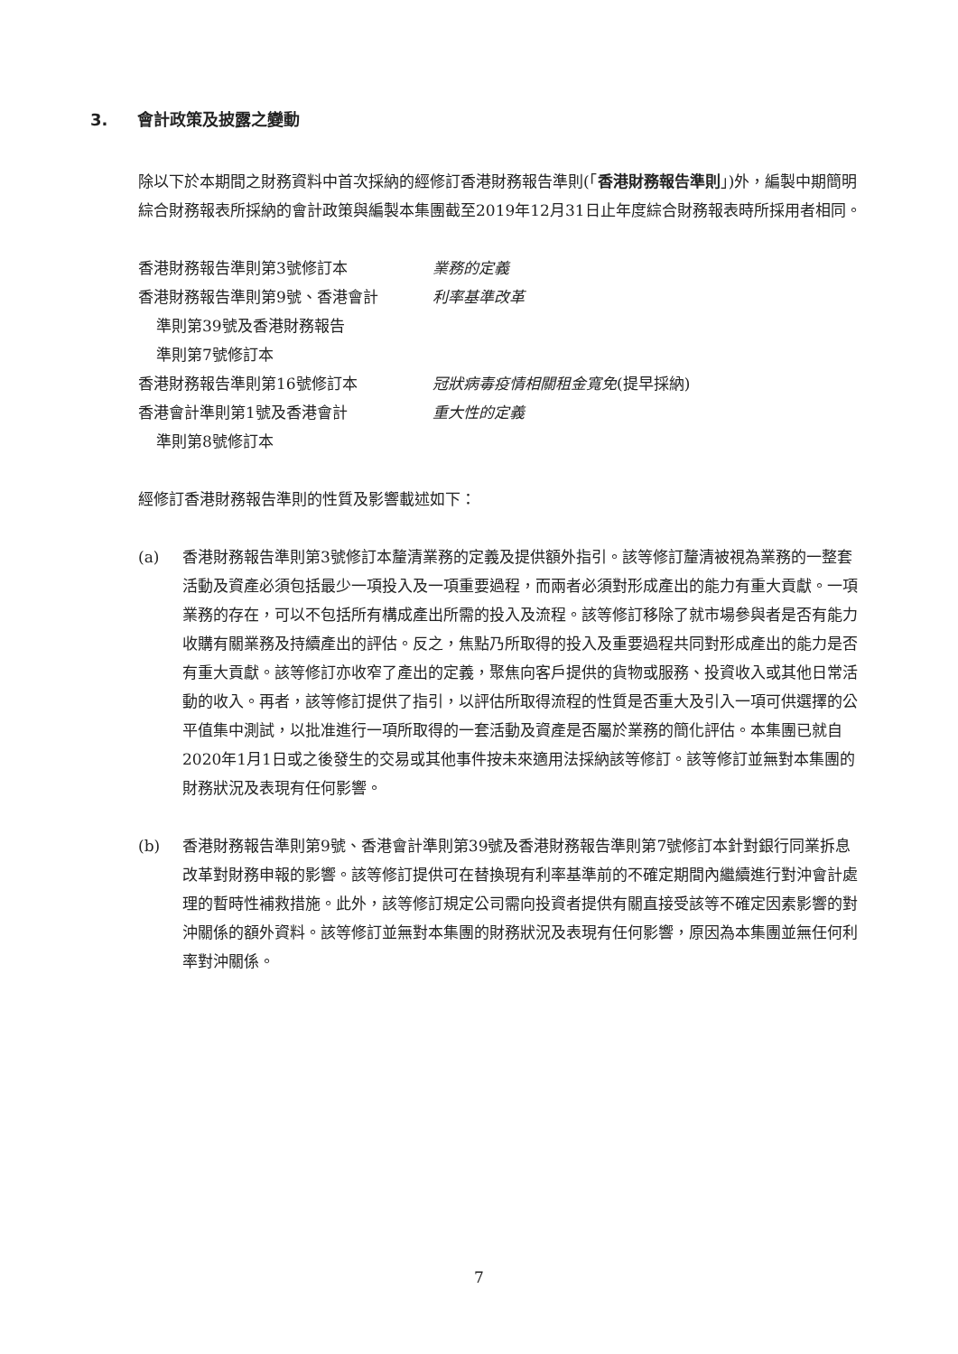3. 會計政策及披露之變動
除以下於本期間之財務資料中首次採納的經修訂香港財務報告準則(「香港財務報告準則」)外，編製中期簡明綜合財務報表所採納的會計政策與編製本集團截至2019年12月31日止年度綜合財務報表時所採用者相同。
| 香港財務報告準則第3號修訂本 | 業務的定義 |
| 香港財務報告準則第9號、香港會計 準則第39號及香港財務報告 準則第7號修訂本 | 利率基準改革 |
| 香港財務報告準則第16號修訂本 | 冠狀病毒疫情相關租金寬免 (提早採納) |
| 香港會計準則第1號及香港會計 準則第8號修訂本 | 重大性的定義 |
經修訂香港財務報告準則的性質及影響載述如下：
(a) 香港財務報告準則第3號修訂本釐清業務的定義及提供額外指引。該等修訂釐清被視為業務的一整套活動及資產必須包括最少一項投入及一項重要過程，而兩者必須對形成產出的能力有重大貢獻。一項業務的存在，可以不包括所有構成產出所需的投入及流程。該等修訂移除了就市場參與者是否有能力收購有關業務及持續產出的評估。反之，焦點乃所取得的投入及重要過程共同對形成產出的能力是否有重大貢獻。該等修訂亦收窄了產出的定義，聚焦向客戶提供的貨物或服務、投資收入或其他日常活動的收入。再者，該等修訂提供了指引，以評估所取得流程的性質是否重大及引入一項可供選擇的公平值集中測試，以批准進行一項所取得的一套活動及資產是否屬於業務的簡化評估。本集團已就自2020年1月1日或之後發生的交易或其他事件按未來適用法採納該等修訂。該等修訂並無對本集團的財務狀況及表現有任何影響。
(b) 香港財務報告準則第9號、香港會計準則第39號及香港財務報告準則第7號修訂本針對銀行同業拆息改革對財務申報的影響。該等修訂提供可在替換現有利率基準前的不確定期間內繼續進行對沖會計處理的暫時性補救措施。此外，該等修訂規定公司需向投資者提供有關直接受該等不確定因素影響的對沖關係的額外資料。該等修訂並無對本集團的財務狀況及表現有任何影響，原因為本集團並無任何利率對沖關係。
7